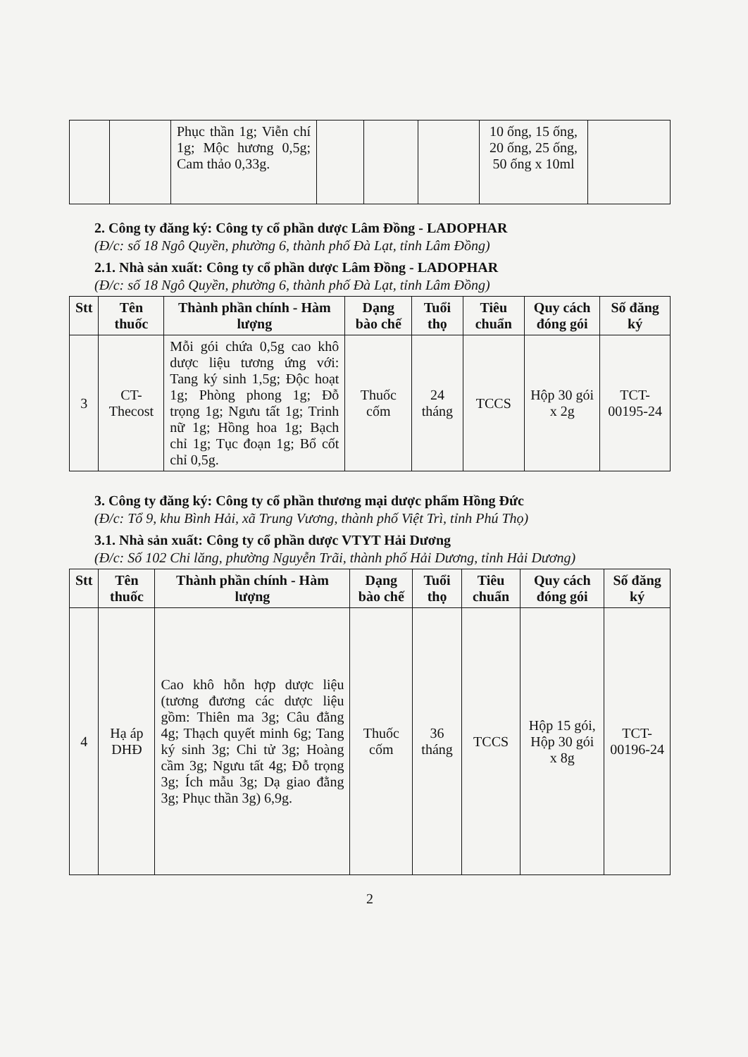| | | Phục thần 1g; Viễn chí 1g; Mộc hương 0,5g; Cam thảo 0,33g. | | | | 10 ống, 15 ống, 20 ống, 25 ống, 50 ống x 10ml | |
2. Công ty đăng ký: Công ty cổ phần dược Lâm Đồng - LADOPHAR
(Đ/c: số 18 Ngô Quyền, phường 6, thành phố Đà Lạt, tỉnh Lâm Đồng)
2.1. Nhà sản xuất: Công ty cổ phần dược Lâm Đồng - LADOPHAR
(Đ/c: số 18 Ngô Quyền, phường 6, thành phố Đà Lạt, tỉnh Lâm Đồng)
| Stt | Tên thuốc | Thành phần chính - Hàm lượng | Dạng bào chế | Tuổi thọ | Tiêu chuẩn | Quy cách đóng gói | Số đăng ký |
| --- | --- | --- | --- | --- | --- | --- | --- |
| 3 | CT-Thecost | Mỗi gói chứa 0,5g cao khô dược liệu tương ứng với: Tang ký sinh 1,5g; Độc hoạt 1g; Phòng phong 1g; Đỗ trọng 1g; Ngưu tất 1g; Trinh nữ 1g; Hồng hoa 1g; Bạch chỉ 1g; Tục đoạn 1g; Bổ cốt chỉ 0,5g. | Thuốc cốm | 24 tháng | TCCS | Hộp 30 gói x 2g | TCT-00195-24 |
3. Công ty đăng ký: Công ty cổ phần thương mại dược phẩm Hồng Đức
(Đ/c: Tổ 9, khu Bình Hải, xã Trung Vương, thành phố Việt Trì, tỉnh Phú Thọ)
3.1. Nhà sản xuất: Công ty cổ phần dược VTYT Hải Dương
(Đ/c: Số 102 Chi lăng, phường Nguyễn Trãi, thành phố Hải Dương, tỉnh Hải Dương)
| Stt | Tên thuốc | Thành phần chính - Hàm lượng | Dạng bào chế | Tuổi thọ | Tiêu chuẩn | Quy cách đóng gói | Số đăng ký |
| --- | --- | --- | --- | --- | --- | --- | --- |
| 4 | Hạ áp DHĐ | Cao khô hỗn hợp dược liệu (tương đương các dược liệu gồm: Thiên ma 3g; Câu đằng 4g; Thạch quyết minh 6g; Tang ký sinh 3g; Chi tử 3g; Hoàng cầm 3g; Ngưu tất 4g; Đỗ trọng 3g; Ích mẫu 3g; Dạ giao đằng 3g; Phục thần 3g) 6,9g. | Thuốc cốm | 36 tháng | TCCS | Hộp 15 gói, Hộp 30 gói x 8g | TCT-00196-24 |
2